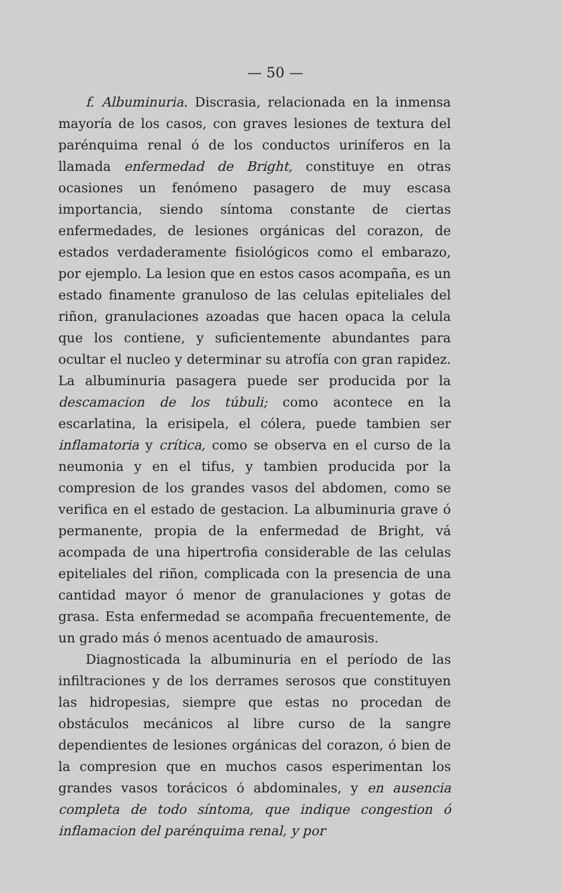— 50 —
f. Albuminuria. Discrasia, relacionada en la inmensa mayoría de los casos, con graves lesiones de textura del parénquima renal ó de los conductos uriníferos en la llamada enfermedad de Bright, constituye en otras ocasiones un fenómeno pasagero de muy escasa importancia, siendo síntoma constante de ciertas enfermedades, de lesiones orgánicas del corazon, de estados verdaderamente fisiológicos como el embarazo, por ejemplo. La lesion que en estos casos acompaña, es un estado finamente granuloso de las celulas epiteliales del riñon, granulaciones azoadas que hacen opaca la celula que los contiene, y suficientemente abundantes para ocultar el nucleo y determinar su atrofía con gran rapidez. La albuminuria pasagera puede ser producida por la descamacion de los túbuli; como acontece en la escarlatina, la erisipela, el cólera, puede tambien ser inflamatoria y crítica, como se observa en el curso de la neumonia y en el tifus, y tambien producida por la compresion de los grandes vasos del abdomen, como se verifica en el estado de gestacion. La albuminuria grave ó permanente, propia de la enfermedad de Bright, vá acompada de una hipertrofia considerable de las celulas epiteliales del riñon, complicada con la presencia de una cantidad mayor ó menor de granulaciones y gotas de grasa. Esta enfermedad se acompaña frecuentemente, de un grado más ó menos acentuado de amaurosis.
Diagnosticada la albuminuria en el período de las infiltraciones y de los derrames serosos que constituyen las hidropesias, siempre que estas no procedan de obstáculos mecánicos al libre curso de la sangre dependientes de lesiones orgánicas del corazon, ó bien de la compresion que en muchos casos esperimentan los grandes vasos torácicos ó abdominales, y en ausencia completa de todo síntoma, que indique congestion ó inflamacion del parénquima renal, y por